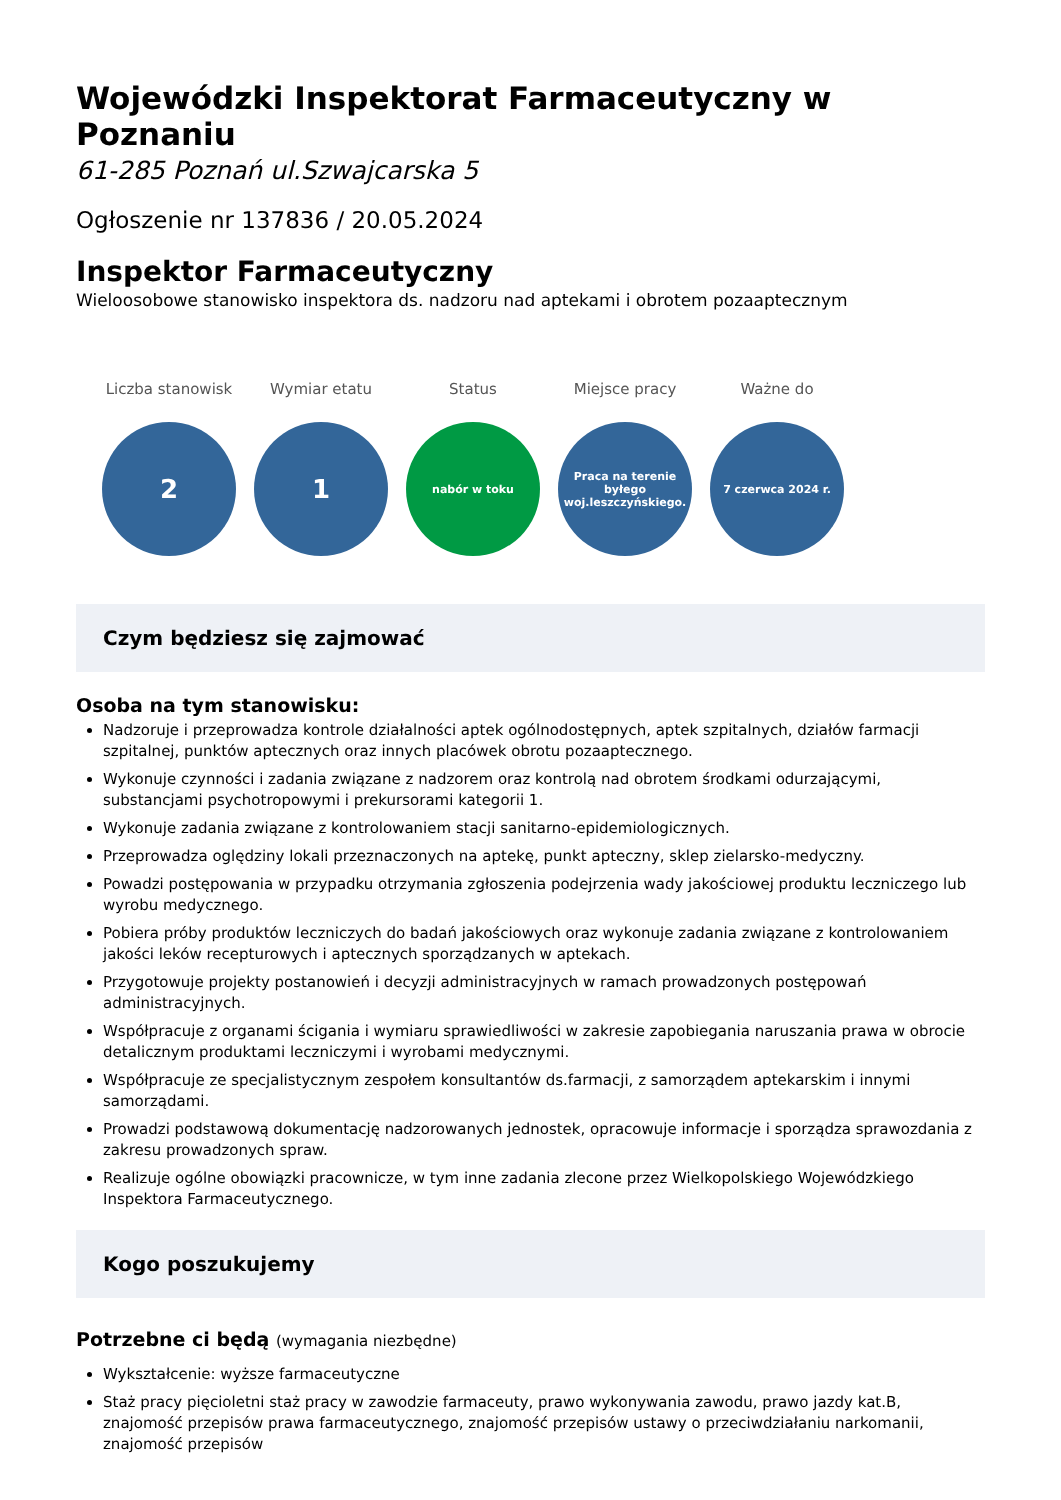Wojewódzki Inspektorat Farmaceutyczny w Poznaniu
61-285 Poznań ul.Szwajcarska 5
Ogłoszenie nr 137836 / 20.05.2024
Inspektor Farmaceutyczny
Wieloosobowe stanowisko inspektora ds. nadzoru nad aptekami i obrotem pozaaptecznym
Liczba stanowisk
2
Wymiar etatu
1
Status
nabór w toku
Miejsce pracy
Praca na terenie byłego woj.leszczyńskiego.
Ważne do
7 czerwca 2024 r.
Czym będziesz się zajmować
Osoba na tym stanowisku:
Nadzoruje i przeprowadza kontrole działalności aptek ogólnodostępnych, aptek szpitalnych, działów farmacji szpitalnej, punktów aptecznych oraz innych placówek obrotu pozaaptecznego.
Wykonuje czynności i zadania związane z nadzorem oraz kontrolą nad obrotem środkami odurzającymi, substancjami psychotropowymi i prekursorami kategorii 1.
Wykonuje zadania związane z kontrolowaniem stacji sanitarno-epidemiologicznych.
Przeprowadza oględziny lokali przeznaczonych na aptekę, punkt apteczny, sklep zielarsko-medyczny.
Powadzi postępowania w przypadku otrzymania zgłoszenia podejrzenia wady jakościowej produktu leczniczego lub wyrobu medycznego.
Pobiera próby produktów leczniczych do badań jakościowych oraz wykonuje zadania związane z kontrolowaniem jakości leków recepturowych i aptecznych sporządzanych w aptekach.
Przygotowuje projekty postanowień i decyzji administracyjnych w ramach prowadzonych postępowań administracyjnych.
Współpracuje z organami ścigania i wymiaru sprawiedliwości w zakresie zapobiegania naruszania prawa w obrocie detalicznym produktami leczniczymi i wyrobami medycznymi.
Współpracuje ze specjalistycznym zespołem konsultantów ds.farmacji, z samorządem aptekarskim i innymi samorządami.
Prowadzi podstawową dokumentację nadzorowanych jednostek, opracowuje informacje i sporządza sprawozdania z zakresu prowadzonych spraw.
Realizuje ogólne obowiązki pracownicze, w tym inne zadania zlecone przez Wielkopolskiego Wojewódzkiego Inspektora Farmaceutycznego.
Kogo poszukujemy
Potrzebne ci będą (wymagania niezbędne)
Wykształcenie: wyższe farmaceutyczne
Staż pracy pięcioletni staż pracy w zawodzie farmaceuty, prawo wykonywania zawodu, prawo jazdy kat.B, znajomość przepisów prawa farmaceutycznego, znajomość przepisów ustawy o przeciwdziałaniu narkomanii, znajomość przepisów